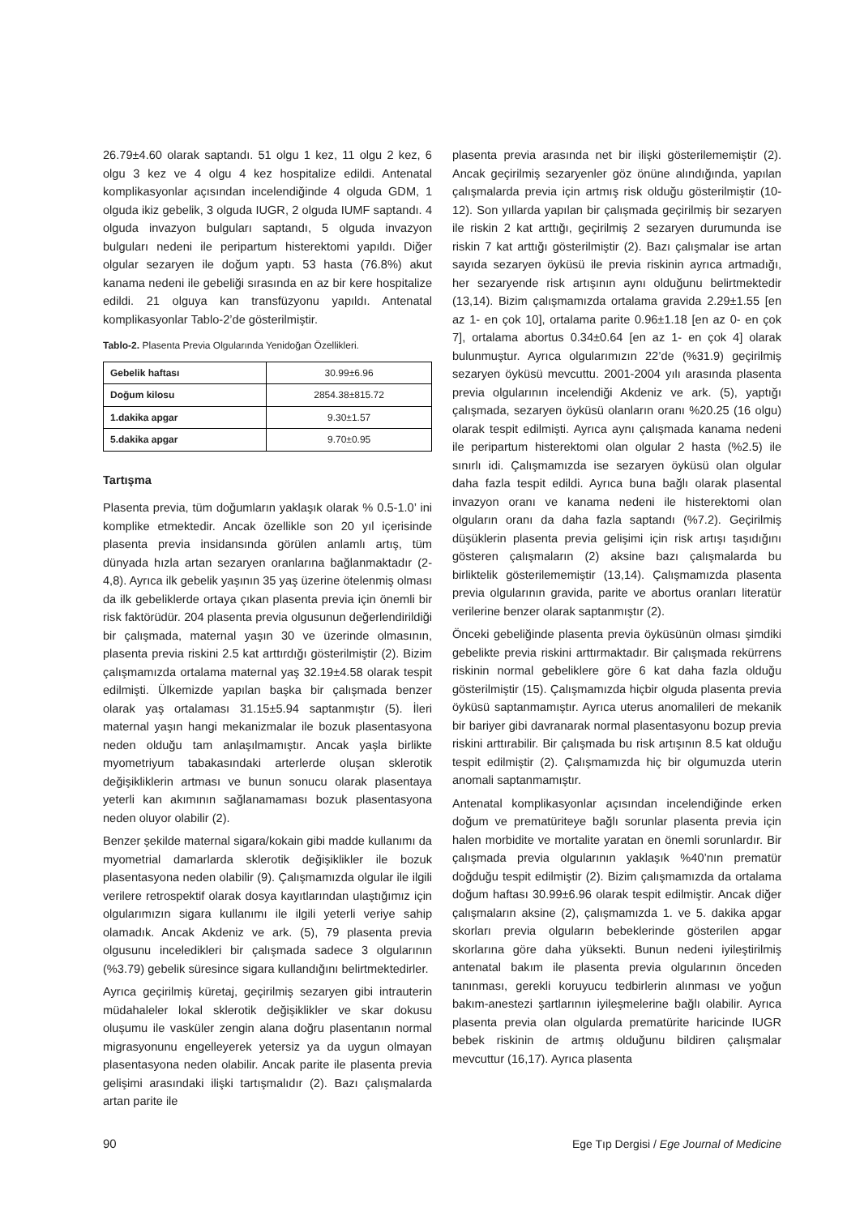26.79±4.60 olarak saptandı. 51 olgu 1 kez, 11 olgu 2 kez, 6 olgu 3 kez ve 4 olgu 4 kez hospitalize edildi. Antenatal komplikasyonlar açısından incelendiğinde 4 olguda GDM, 1 olguda ikiz gebelik, 3 olguda IUGR, 2 olguda IUMF saptandı. 4 olguda invazyon bulguları saptandı, 5 olguda invazyon bulguları nedeni ile peripartum histerektomi yapıldı. Diğer olgular sezaryen ile doğum yaptı. 53 hasta (76.8%) akut kanama nedeni ile gebeliği sırasında en az bir kere hospitalize edildi. 21 olguya kan transfüzyonu yapıldı. Antenatal komplikasyonlar Tablo-2’de gösterilmiştir.
Tablo-2. Plasenta Previa Olgularında Yenidoğan Özellikleri.
| Gebelik haftası | 30.99±6.96 |
| Doğum kilosu | 2854.38±815.72 |
| 1.dakika apgar | 9.30±1.57 |
| 5.dakika apgar | 9.70±0.95 |
Tartışma
Plasenta previa, tüm doğumların yaklaşık olarak % 0.5-1.0’ ini komplike etmektedir. Ancak özellikle son 20 yıl içerisinde plasenta previa insidansında görülen anlamlı artış, tüm dünyada hızla artan sezaryen oranlarına bağlanmaktadır (2-4,8). Ayrıca ilk gebelik yaşının 35 yaş üzerine ötelenmiş olması da ilk gebeliklerde ortaya çıkan plasenta previa için önemli bir risk faktörüdür. 204 plasenta previa olgusunun değerlendirildiği bir çalışmada, maternal yaşın 30 ve üzerinde olmasının, plasenta previa riskini 2.5 kat arttırdığı gösterilmiştir (2). Bizim çalışmamızda ortalama maternal yaş 32.19±4.58 olarak tespit edilmişti. Ülkemizde yapılan başka bir çalışmada benzer olarak yaş ortalaması 31.15±5.94 saptanmıştır (5). İleri maternal yaşın hangi mekanizmalar ile bozuk plasentasyona neden olduğu tam anlaşılmamıştır. Ancak yaşla birlikte myometriyum tabakasındaki arterlerde oluşan sklerotik değişikliklerin artması ve bunun sonucu olarak plasentaya yeterli kan akımının sağlanamaması bozuk plasentasyona neden oluyor olabilir (2).
Benzer şekilde maternal sigara/kokain gibi madde kullanımı da myometrial damarlarda sklerotik değişiklikler ile bozuk plasentasyona neden olabilir (9). Çalışmamızda olgular ile ilgili verilere retrospektif olarak dosya kayıtlarından ulaştığımız için olgularımızın sigara kullanımı ile ilgili yeterli veriye sahip olamadık. Ancak Akdeniz ve ark. (5), 79 plasenta previa olgusunu inceledikleri bir çalışmada sadece 3 olgularının (%3.79) gebelik süresince sigara kullandığını belirtmektedirler.
Ayrıca geçirilmiş küretaj, geçirilmiş sezaryen gibi intrauterin müdahaleler lokal sklerotik değişiklikler ve skar dokusu oluşumu ile vasküler zengin alana doğru plasentanın normal migrasyonunu engelleyerek yetersiz ya da uygun olmayan plasentasyona neden olabilir. Ancak parite ile plasenta previa gelişimi arasındaki ilişki tartışmalıdır (2). Bazı çalışmalarda artan parite ile
plasenta previa arasında net bir ilişki gösterilememiştir (2). Ancak geçirilmiş sezaryenler göz önüne alındığında, yapılan çalışmalarda previa için artmış risk olduğu gösterilmiştir (10-12). Son yıllarda yapılan bir çalışmada geçirilmiş bir sezaryen ile riskin 2 kat arttığı, geçirilmiş 2 sezaryen durumunda ise riskin 7 kat arttığı gösterilmiştir (2). Bazı çalışmalar ise artan sayıda sezaryen öyküsü ile previa riskinin ayrıca artmadığı, her sezaryende risk artışının aynı olduğunu belirtmektedir (13,14). Bizim çalışmamızda ortalama gravida 2.29±1.55 [en az 1- en çok 10], ortalama parite 0.96±1.18 [en az 0- en çok 7], ortalama abortus 0.34±0.64 [en az 1- en çok 4] olarak bulunmuştur. Ayrıca olgularımızın 22’de (%31.9) geçirilmiş sezaryen öyküsü mevcuttu. 2001-2004 yılı arasında plasenta previa olgularının incelendiği Akdeniz ve ark. (5), yaptığı çalışmada, sezaryen öyküsü olanların oranı %20.25 (16 olgu) olarak tespit edilmişti. Ayrıca aynı çalışmada kanama nedeni ile peripartum histerektomi olan olgular 2 hasta (%2.5) ile sınırlı idi. Çalışmamızda ise sezaryen öyküsü olan olgular daha fazla tespit edildi. Ayrıca buna bağlı olarak plasental invazyon oranı ve kanama nedeni ile histerektomi olan olguların oranı da daha fazla saptandı (%7.2). Geçirilmiş düşüklerin plasenta previa gelişimi için risk artışı taşıdığını gösteren çalışmaların (2) aksine bazı çalışmalarda bu birliktelik gösterilememiştir (13,14). Çalışmamızda plasenta previa olgularının gravida, parite ve abortus oranları literatür verilerine benzer olarak saptanmıştır (2).
Önceki gebeliğinde plasenta previa öyküsünün olması şimdiki gebelikte previa riskini arttırmaktadır. Bir çalışmada rekürrens riskinin normal gebeliklere göre 6 kat daha fazla olduğu gösterilmiştir (15). Çalışmamızda hiçbir olguda plasenta previa öyküsü saptanmamıştır. Ayrıca uterus anomalileri de mekanik bir bariyer gibi davranarak normal plasentasyonu bozup previa riskini arttırabilir. Bir çalışmada bu risk artışının 8.5 kat olduğu tespit edilmiştir (2). Çalışmamızda hiç bir olgumuzda uterin anomali saptanmamıştır.
Antenatal komplikasyonlar açısından incelendiğinde erken doğum ve prematüriteye bağlı sorunlar plasenta previa için halen morbidite ve mortalite yaratan en önemli sorunlardır. Bir çalışmada previa olgularının yaklaşık %40’nın prematür doğduğu tespit edilmiştir (2). Bizim çalışmamızda da ortalama doğum haftası 30.99±6.96 olarak tespit edilmiştir. Ancak diğer çalışmaların aksine (2), çalışmamızda 1. ve 5. dakika apgar skorları previa olguların bebeklerinde gösterilen apgar skorlarına göre daha yüksekti. Bunun nedeni iyileştirilmiş antenatal bakım ile plasenta previa olgularının önceden tanınması, gerekli koruyucu tedbirlerin alınması ve yoğun bakım-anestezi şartlarının iyileşmelerine bağlı olabilir. Ayrıca plasenta previa olan olgularda prematürite haricinde IUGR bebek riskinin de artmış olduğunu bildiren çalışmalar mevcuttur (16,17). Ayrıca plasenta
90 Ege Tıp Dergisi / Ege Journal of Medicine